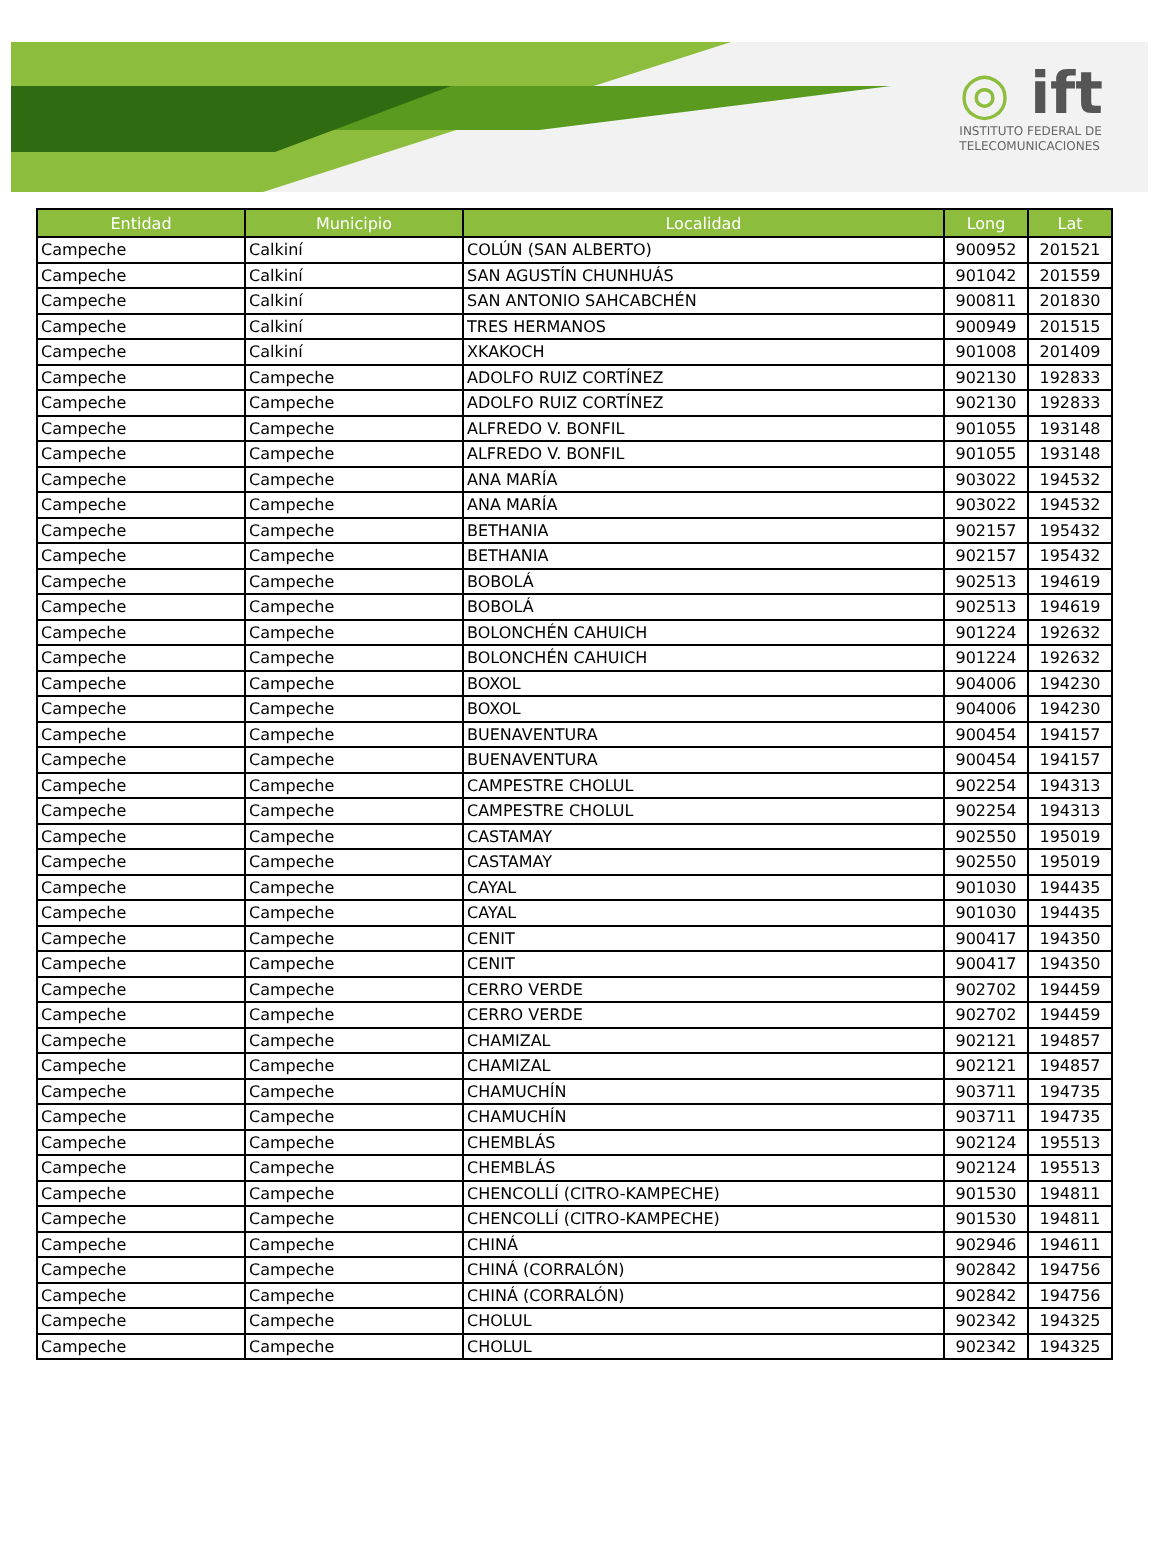◎ ift
INSTITUTO FEDERAL DE
TELECOMUNICACIONES
| Entidad | Municipio | Localidad | Long | Lat |
| --- | --- | --- | --- | --- |
| Campeche | Calkiní | COLÚN (SAN ALBERTO) | 900952 | 201521 |
| Campeche | Calkiní | SAN AGUSTÍN CHUNHUÁS | 901042 | 201559 |
| Campeche | Calkiní | SAN ANTONIO SAHCABCHÉN | 900811 | 201830 |
| Campeche | Calkiní | TRES HERMANOS | 900949 | 201515 |
| Campeche | Calkiní | XKAKOCH | 901008 | 201409 |
| Campeche | Campeche | ADOLFO RUIZ CORTÍNEZ | 902130 | 192833 |
| Campeche | Campeche | ADOLFO RUIZ CORTÍNEZ | 902130 | 192833 |
| Campeche | Campeche | ALFREDO V. BONFIL | 901055 | 193148 |
| Campeche | Campeche | ALFREDO V. BONFIL | 901055 | 193148 |
| Campeche | Campeche | ANA MARÍA | 903022 | 194532 |
| Campeche | Campeche | ANA MARÍA | 903022 | 194532 |
| Campeche | Campeche | BETHANIA | 902157 | 195432 |
| Campeche | Campeche | BETHANIA | 902157 | 195432 |
| Campeche | Campeche | BOBOLÁ | 902513 | 194619 |
| Campeche | Campeche | BOBOLÁ | 902513 | 194619 |
| Campeche | Campeche | BOLONCHÉN CAHUICH | 901224 | 192632 |
| Campeche | Campeche | BOLONCHÉN CAHUICH | 901224 | 192632 |
| Campeche | Campeche | BOXOL | 904006 | 194230 |
| Campeche | Campeche | BOXOL | 904006 | 194230 |
| Campeche | Campeche | BUENAVENTURA | 900454 | 194157 |
| Campeche | Campeche | BUENAVENTURA | 900454 | 194157 |
| Campeche | Campeche | CAMPESTRE CHOLUL | 902254 | 194313 |
| Campeche | Campeche | CAMPESTRE CHOLUL | 902254 | 194313 |
| Campeche | Campeche | CASTAMAY | 902550 | 195019 |
| Campeche | Campeche | CASTAMAY | 902550 | 195019 |
| Campeche | Campeche | CAYAL | 901030 | 194435 |
| Campeche | Campeche | CAYAL | 901030 | 194435 |
| Campeche | Campeche | CENIT | 900417 | 194350 |
| Campeche | Campeche | CENIT | 900417 | 194350 |
| Campeche | Campeche | CERRO VERDE | 902702 | 194459 |
| Campeche | Campeche | CERRO VERDE | 902702 | 194459 |
| Campeche | Campeche | CHAMIZAL | 902121 | 194857 |
| Campeche | Campeche | CHAMIZAL | 902121 | 194857 |
| Campeche | Campeche | CHAMUCHÍN | 903711 | 194735 |
| Campeche | Campeche | CHAMUCHÍN | 903711 | 194735 |
| Campeche | Campeche | CHEMBLÁS | 902124 | 195513 |
| Campeche | Campeche | CHEMBLÁS | 902124 | 195513 |
| Campeche | Campeche | CHENCOLLÍ (CITRO-KAMPECHE) | 901530 | 194811 |
| Campeche | Campeche | CHENCOLLÍ (CITRO-KAMPECHE) | 901530 | 194811 |
| Campeche | Campeche | CHINÁ | 902946 | 194611 |
| Campeche | Campeche | CHINÁ (CORRALÓN) | 902842 | 194756 |
| Campeche | Campeche | CHINÁ (CORRALÓN) | 902842 | 194756 |
| Campeche | Campeche | CHOLUL | 902342 | 194325 |
| Campeche | Campeche | CHOLUL | 902342 | 194325 |